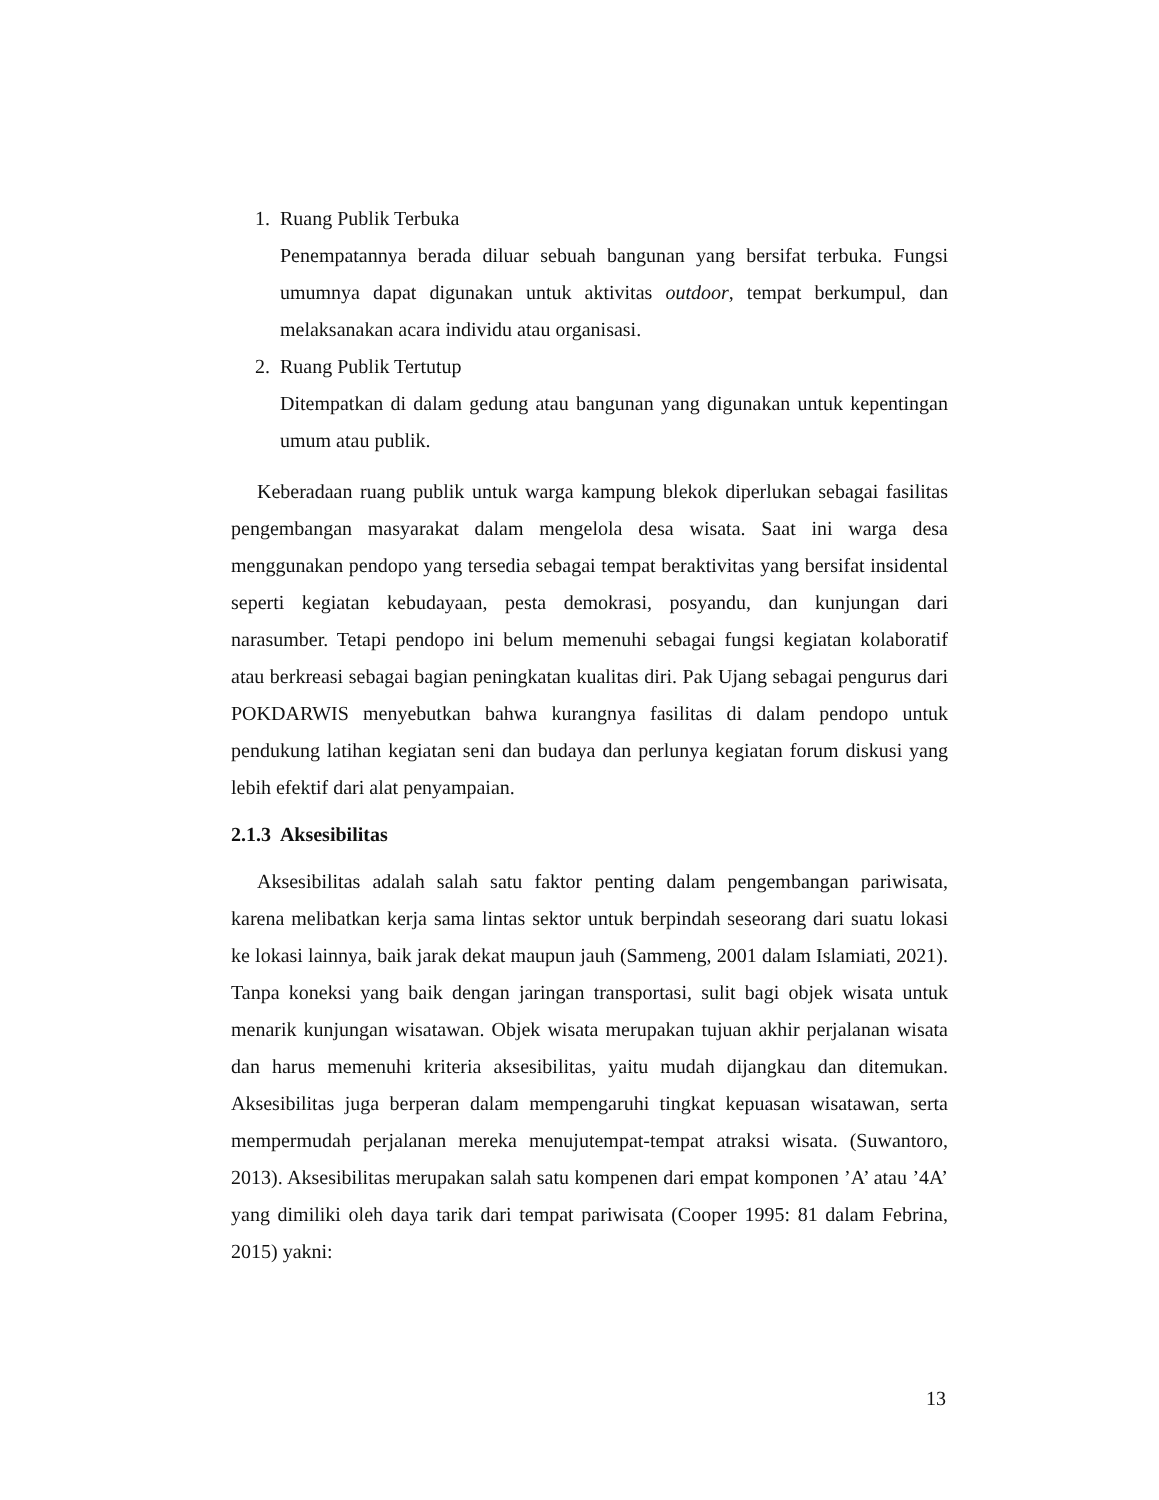1. Ruang Publik Terbuka
Penempatannya berada diluar sebuah bangunan yang bersifat terbuka. Fungsi umumnya dapat digunakan untuk aktivitas outdoor, tempat berkumpul, dan melaksanakan acara individu atau organisasi.
2. Ruang Publik Tertutup
Ditempatkan di dalam gedung atau bangunan yang digunakan untuk kepentingan umum atau publik.
Keberadaan ruang publik untuk warga kampung blekok diperlukan sebagai fasilitas pengembangan masyarakat dalam mengelola desa wisata. Saat ini warga desa menggunakan pendopo yang tersedia sebagai tempat beraktivitas yang bersifat insidental seperti kegiatan kebudayaan, pesta demokrasi, posyandu, dan kunjungan dari narasumber. Tetapi pendopo ini belum memenuhi sebagai fungsi kegiatan kolaboratif atau berkreasi sebagai bagian peningkatan kualitas diri. Pak Ujang sebagai pengurus dari POKDARWIS menyebutkan bahwa kurangnya fasilitas di dalam pendopo untuk pendukung latihan kegiatan seni dan budaya dan perlunya kegiatan forum diskusi yang lebih efektif dari alat penyampaian.
2.1.3 Aksesibilitas
Aksesibilitas adalah salah satu faktor penting dalam pengembangan pariwisata, karena melibatkan kerja sama lintas sektor untuk berpindah seseorang dari suatu lokasi ke lokasi lainnya, baik jarak dekat maupun jauh (Sammeng, 2001 dalam Islamiati, 2021). Tanpa koneksi yang baik dengan jaringan transportasi, sulit bagi objek wisata untuk menarik kunjungan wisatawan. Objek wisata merupakan tujuan akhir perjalanan wisata dan harus memenuhi kriteria aksesibilitas, yaitu mudah dijangkau dan ditemukan. Aksesibilitas juga berperan dalam mempengaruhi tingkat kepuasan wisatawan, serta mempermudah perjalanan mereka menujutempat-tempat atraksi wisata. (Suwantoro, 2013). Aksesibilitas merupakan salah satu kompenen dari empat komponen ’A’ atau ’4A’ yang dimiliki oleh daya tarik dari tempat pariwisata (Cooper 1995: 81 dalam Febrina, 2015) yakni:
13